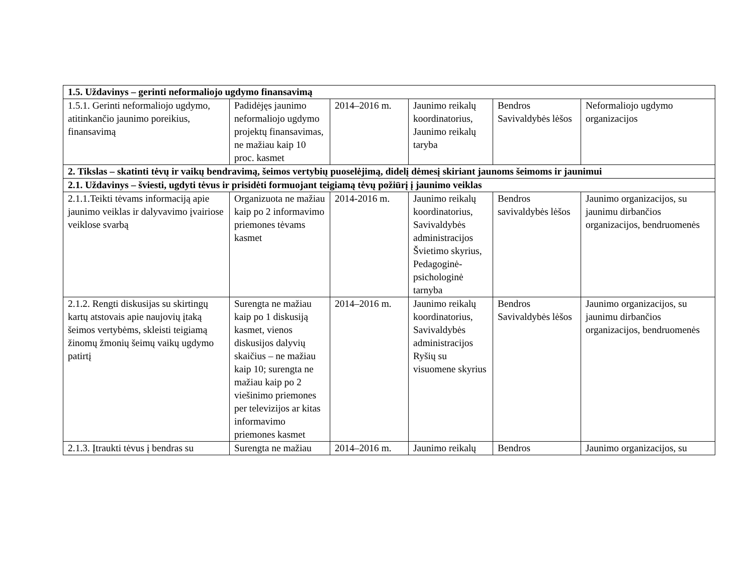| 1.5. Uždavinys – gerinti neformaliojo ugdymo finansavimą | | | | | |
| 1.5.1. Gerinti neformaliojo ugdymo, atitinkančio jaunimo poreikius, finansavimą | Padidėjęs jaunimo neformaliojo ugdymo projektų finansavimas, ne mažiau kaip 10 proc. kasmet | 2014–2016 m. | Jaunimo reikalų koordinatorius, Jaunimo reikalų taryba | Bendros Savivaldybės lėšos | Neformaliojo ugdymo organizacijos |
| 2. Tikslas – skatinti tėvų ir vaikų bendravimą, šeimos vertybių puoselėjimą, didelį dėmesį skiriant jaunoms šeimoms ir jaunimui | | | | | |
| 2.1. Uždavinys – šviesti, ugdyti tėvus ir prisidėti formuojant teigiamą tėvų požiūrį į jaunimo veiklas | | | | | |
| 2.1.1.Teikti tėvams informaciją apie jaunimo veiklas ir dalyvavimo įvairiose veiklose svarbą | Organizuota ne mažiau kaip po 2 informavimo priemones tėvams kasmet | 2014-2016 m. | Jaunimo reikalų koordinatorius, Savivaldybės administracijos Švietimo skyrius, Pedagoginė-psichologinė tarnyba | Bendros savivaldybės lėšos | Jaunimo organizacijos, su jaunimu dirbančios organizacijos, bendruomenės |
| 2.1.2. Rengti diskusijas su skirtingų kartų atstovais apie naujovių įtaką šeimos vertybėms, skleisti teigiamą žinomų žmonių šeimų vaikų ugdymo patirtį | Surengta ne mažiau kaip po 1 diskusiją kasmet, vienos diskusijos dalyvių skaičius – ne mažiau kaip 10; surengta ne mažiau kaip po 2 viešinimo priemones per televizijos ar kitas informavimo priemones kasmet | 2014–2016 m. | Jaunimo reikalų koordinatorius, Savivaldybės administracijos Ryšių su visuomene skyrius | Bendros Savivaldybės lėšos | Jaunimo organizacijos, su jaunimu dirbančios organizacijos, bendruomenės |
| 2.1.3. Įtraukti tėvus į bendras su | Surengta ne mažiau | 2014–2016 m. | Jaunimo reikalų | Bendros | Jaunimo organizacijos, su |